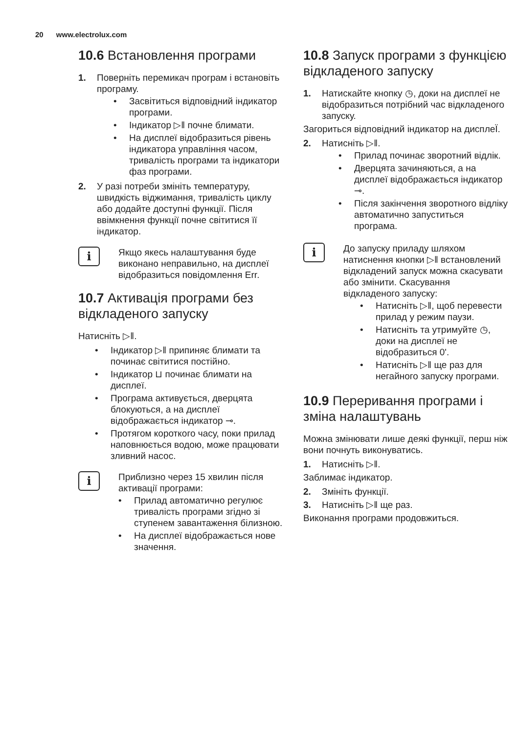20 www.electrolux.com
10.6 Встановлення програми
1. Поверніть перемикач програм і встановіть програму.
Засвітиться відповідний індикатор програми.
Індикатор ▷‖ почне блимати.
На дисплеї відобразиться рівень індикатора управління часом, тривалість програми та індикатори фаз програми.
2. У разі потреби змініть температуру, швидкість віджимання, тривалість циклу або додайте доступні функції. Після ввімкнення функції почне світитися її індикатор.
i
Якщо якесь налаштування буде виконано неправильно, на дисплеї відобразиться повідомлення Err.
10.7 Активація програми без відкладеного запуску
Натисніть ▷‖.
Індикатор ▷‖ припиняє блимати та починає світитися постійно.
Індикатор ⊔ починає блимати на дисплеї.
Програма активується, дверцята блокуються, а на дисплеї відображається індикатор ⊸.
Протягом короткого часу, поки прилад наповнюється водою, може працювати зливний насос.
i
Приблизно через 15 хвилин після активації програми:
Прилад автоматично регулює тривалість програми згідно зі ступенем завантаження білизною.
На дисплеї відображається нове значення.
10.8 Запуск програми з функцією відкладеного запуску
1. Натискайте кнопку ◷, доки на дисплеї не відобразиться потрібний час відкладеного запуску.
Загориться відповідний індикатор на дисплеЇ.
2. Натисніть ▷‖.
Прилад починає зворотний відлік.
Дверцята зачиняються, а на дисплеї відображається індикатор ⊸.
Після закінчення зворотного відліку автоматично запуститься програма.
i
До запуску приладу шляхом натиснення кнопки ▷‖ встановлений відкладений запуск можна скасувати або змінити. Скасування відкладеного запуску:
Натисніть ▷‖, щоб перевести прилад у режим паузи.
Натисніть та утримуйте ◷, доки на дисплеї не відобразиться 0'.
Натисніть ▷‖ ще раз для негайного запуску програми.
10.9 Переривання програми і зміна налаштувань
Можна змінювати лише деякі функції, перш ніж вони почнуть виконуватись.
1. Натисніть ▷‖.
Заблимає індикатор.
2. Змініть функції.
3. Натисніть ▷‖ ще раз.
Виконання програми продовжиться.